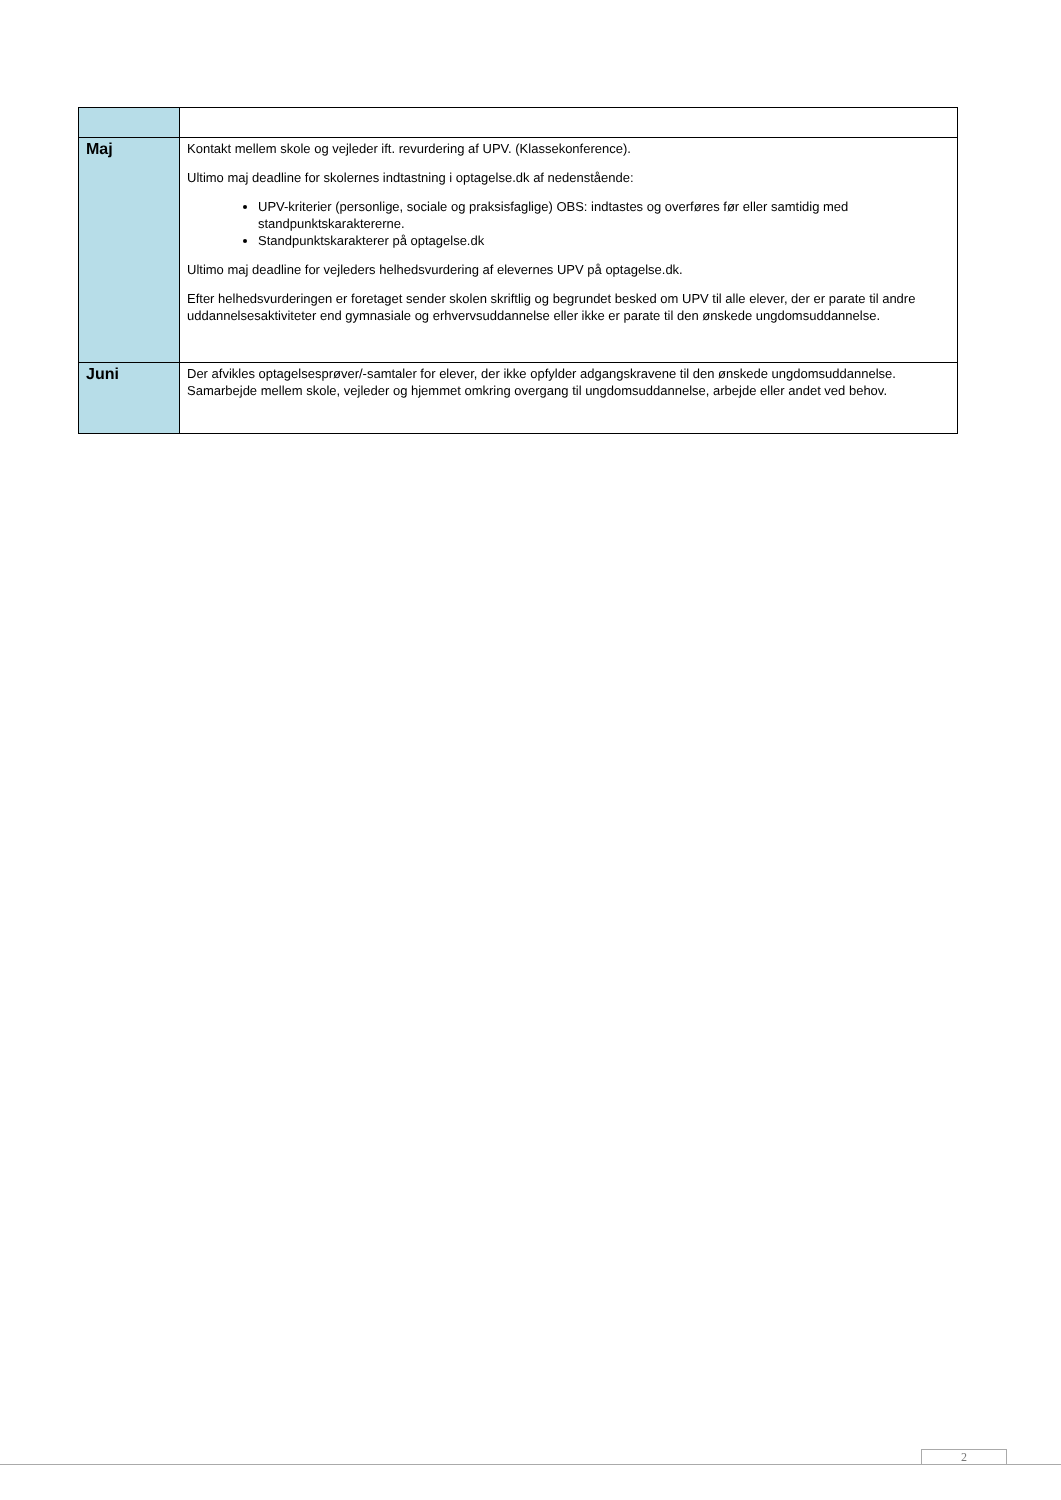| Maj | Kontakt mellem skole og vejleder ift. revurdering af UPV. (Klassekonference). Ultimo maj deadline for skolernes indtastning i optagelse.dk af nedenstående: UPV-kriterier (personlige, sociale og praksisfaglige) OBS: indtastes og overføres før eller samtidig med standpunktskaraktererne. Standpunktskarakterer på optagelse.dk Ultimo maj deadline for vejleders helhedsvurdering af elevernes UPV på optagelse.dk. Efter helhedsvurderingen er foretaget sender skolen skriftlig og begrundet besked om UPV til alle elever, der er parate til andre uddannelsesaktiviteter end gymnasiale og erhvervsuddannelse eller ikke er parate til den ønskede ungdomsuddannelse. |
| Juni | Der afvikles optagelsesprøver/-samtaler for elever, der ikke opfylder adgangskravene til den ønskede ungdomsuddannelse. Samarbejde mellem skole, vejleder og hjemmet omkring overgang til ungdomsuddannelse, arbejde eller andet ved behov. |
2